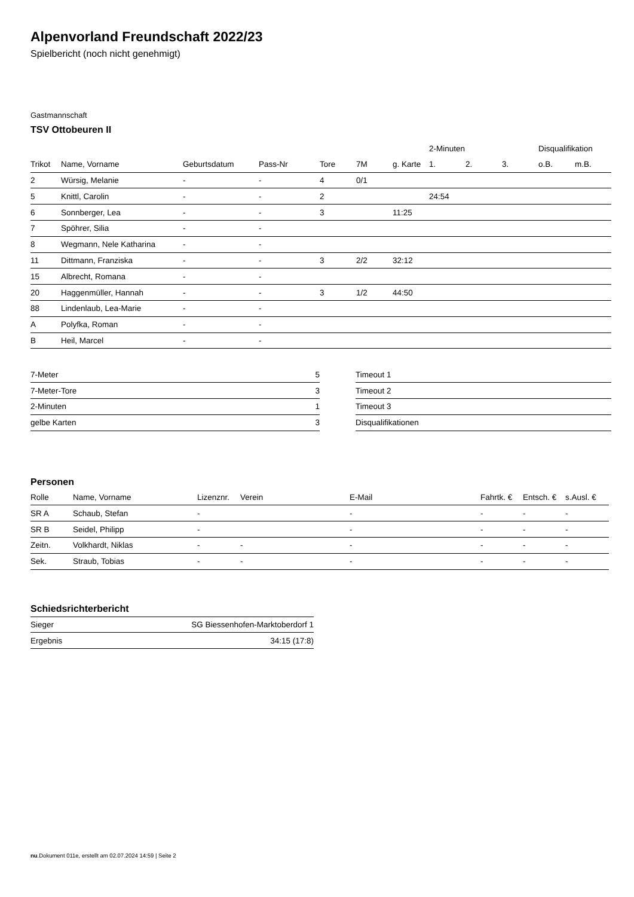Alpenvorland Freundschaft 2022/23
Spielbericht (noch nicht genehmigt)
Gastmannschaft
TSV Ottobeuren II
| | | | | | | | | 2-Minuten | | | Disqualifikation | |
| --- | --- | --- | --- | --- | --- | --- | --- | --- | --- | --- | --- | --- |
| Trikot | Name, Vorname | Geburtsdatum | Pass-Nr | Tore | 7M | g. Karte | | 1. | 2. | 3. | o.B. | m.B. |
| 2 | Würsig, Melanie | - | - | 4 | 0/1 | | | | | | | |
| 5 | Knittl, Carolin | - | - | 2 | | | | 24:54 | | | | |
| 6 | Sonnberger, Lea | - | - | 3 | | 11:25 | | | | | | |
| 7 | Spöhrer, Silia | - | - | | | | | | | | | |
| 8 | Wegmann, Nele Katharina | - | - | | | | | | | | | |
| 11 | Dittmann, Franziska | - | - | 3 | 2/2 | 32:12 | | | | | | |
| 15 | Albrecht, Romana | - | - | | | | | | | | | |
| 20 | Haggenmüller, Hannah | - | - | 3 | 1/2 | 44:50 | | | | | | |
| 88 | Lindenlaub, Lea-Marie | - | - | | | | | | | | | |
| A | Polyfka, Roman | - | - | | | | | | | | | |
| B | Heil, Marcel | - | - | | | | | | | | | |
| 7-Meter | 5 |
| 7-Meter-Tore | 3 |
| 2-Minuten | 1 |
| gelbe Karten | 3 |
| Timeout 1 |
| Timeout 2 |
| Timeout 3 |
| Disqualifikationen |
Personen
| Rolle | Name, Vorname | Lizenznr. | Verein | E-Mail | Fahrtk. € | Entsch. € | s.Ausl. € |
| --- | --- | --- | --- | --- | --- | --- | --- |
| SR A | Schaub, Stefan | - | | - | - | - | - |
| SR B | Seidel, Philipp | - | | - | - | - | - |
| Zeitn. | Volkhardt, Niklas | - | - | - | - | - | - |
| Sek. | Straub, Tobias | - | - | - | - | - | - |
Schiedsrichterbericht
| Sieger | SG Biessenhofen-Marktoberdorf 1 |
| Ergebnis | 34:15 (17:8) |
nu.Dokument 011e, erstellt am 02.07.2024 14:59 | Seite 2